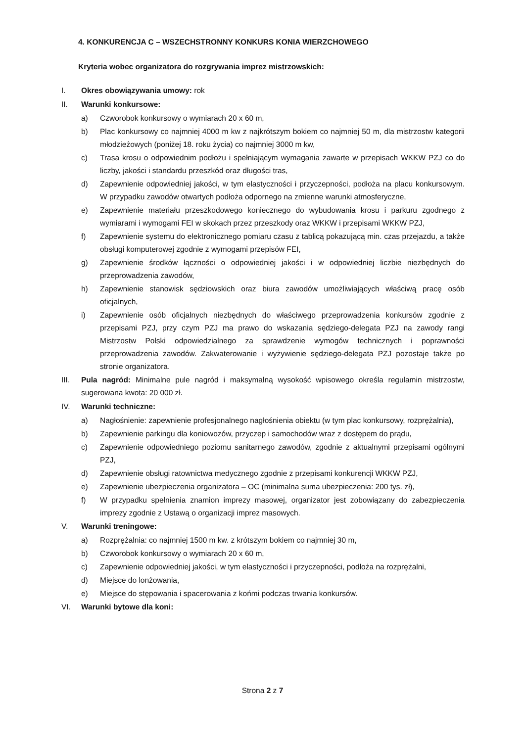4. KONKURENCJA C – WSZECHSTRONNY KONKURS KONIA WIERZCHOWEGO
Kryteria wobec organizatora do rozgrywania imprez mistrzowskich:
I. Okres obowiązywania umowy: rok
II. Warunki konkursowe:
a) Czworobok konkursowy o wymiarach 20 x 60 m,
b) Plac konkursowy co najmniej 4000 m kw z najkrótszym bokiem co najmniej 50 m, dla mistrzostw kategorii młodzieżowych (poniżej 18. roku życia) co najmniej 3000 m kw,
c) Trasa krosu o odpowiednim podłożu i spełniającym wymagania zawarte w przepisach WKKW PZJ co do liczby, jakości i standardu przeszkód oraz długości tras,
d) Zapewnienie odpowiedniej jakości, w tym elastyczności i przyczepności, podłoża na placu konkursowym. W przypadku zawodów otwartych podłoża odpornego na zmienne warunki atmosferyczne,
e) Zapewnienie materiału przeszkodowego koniecznego do wybudowania krosu i parkuru zgodnego z wymiarami i wymogami FEI w skokach przez przeszkody oraz WKKW i przepisami WKKW PZJ,
f) Zapewnienie systemu do elektronicznego pomiaru czasu z tablicą pokazującą min. czas przejazdu, a także obsługi komputerowej zgodnie z wymogami przepisów FEI,
g) Zapewnienie środków łączności o odpowiedniej jakości i w odpowiedniej liczbie niezbędnych do przeprowadzenia zawodów,
h) Zapewnienie stanowisk sędziowskich oraz biura zawodów umożliwiających właściwą pracę osób oficjalnych,
i) Zapewnienie osób oficjalnych niezbędnych do właściwego przeprowadzenia konkursów zgodnie z przepisami PZJ, przy czym PZJ ma prawo do wskazania sędziego-delegata PZJ na zawody rangi Mistrzostw Polski odpowiedzialnego za sprawdzenie wymogów technicznych i poprawności przeprowadzenia zawodów. Zakwaterowanie i wyżywienie sędziego-delegata PZJ pozostaje także po stronie organizatora.
III. Pula nagród: Minimalne pule nagród i maksymalną wysokość wpisowego określa regulamin mistrzostw, sugerowana kwota: 20 000 zł.
IV. Warunki techniczne:
a) Nagłośnienie: zapewnienie profesjonalnego nagłośnienia obiektu (w tym plac konkursowy, rozprężalnia),
b) Zapewnienie parkingu dla koniowozów, przyczep i samochodów wraz z dostępem do prądu,
c) Zapewnienie odpowiedniego poziomu sanitarnego zawodów, zgodnie z aktualnymi przepisami ogólnymi PZJ,
d) Zapewnienie obsługi ratownictwa medycznego zgodnie z przepisami konkurencji WKKW PZJ,
e) Zapewnienie ubezpieczenia organizatora – OC (minimalna suma ubezpieczenia: 200 tys. zł),
f) W przypadku spełnienia znamion imprezy masowej, organizator jest zobowiązany do zabezpieczenia imprezy zgodnie z Ustawą o organizacji imprez masowych.
V. Warunki treningowe:
a) Rozprężalnia: co najmniej 1500 m kw. z krótszym bokiem co najmniej 30 m,
b) Czworobok konkursowy o wymiarach 20 x 60 m,
c) Zapewnienie odpowiedniej jakości, w tym elastyczności i przyczepności, podłoża na rozprężalni,
d) Miejsce do lonżowania,
e) Miejsce do stępowania i spacerowania z końmi podczas trwania konkursów.
VI. Warunki bytowe dla koni:
Strona 2 z 7